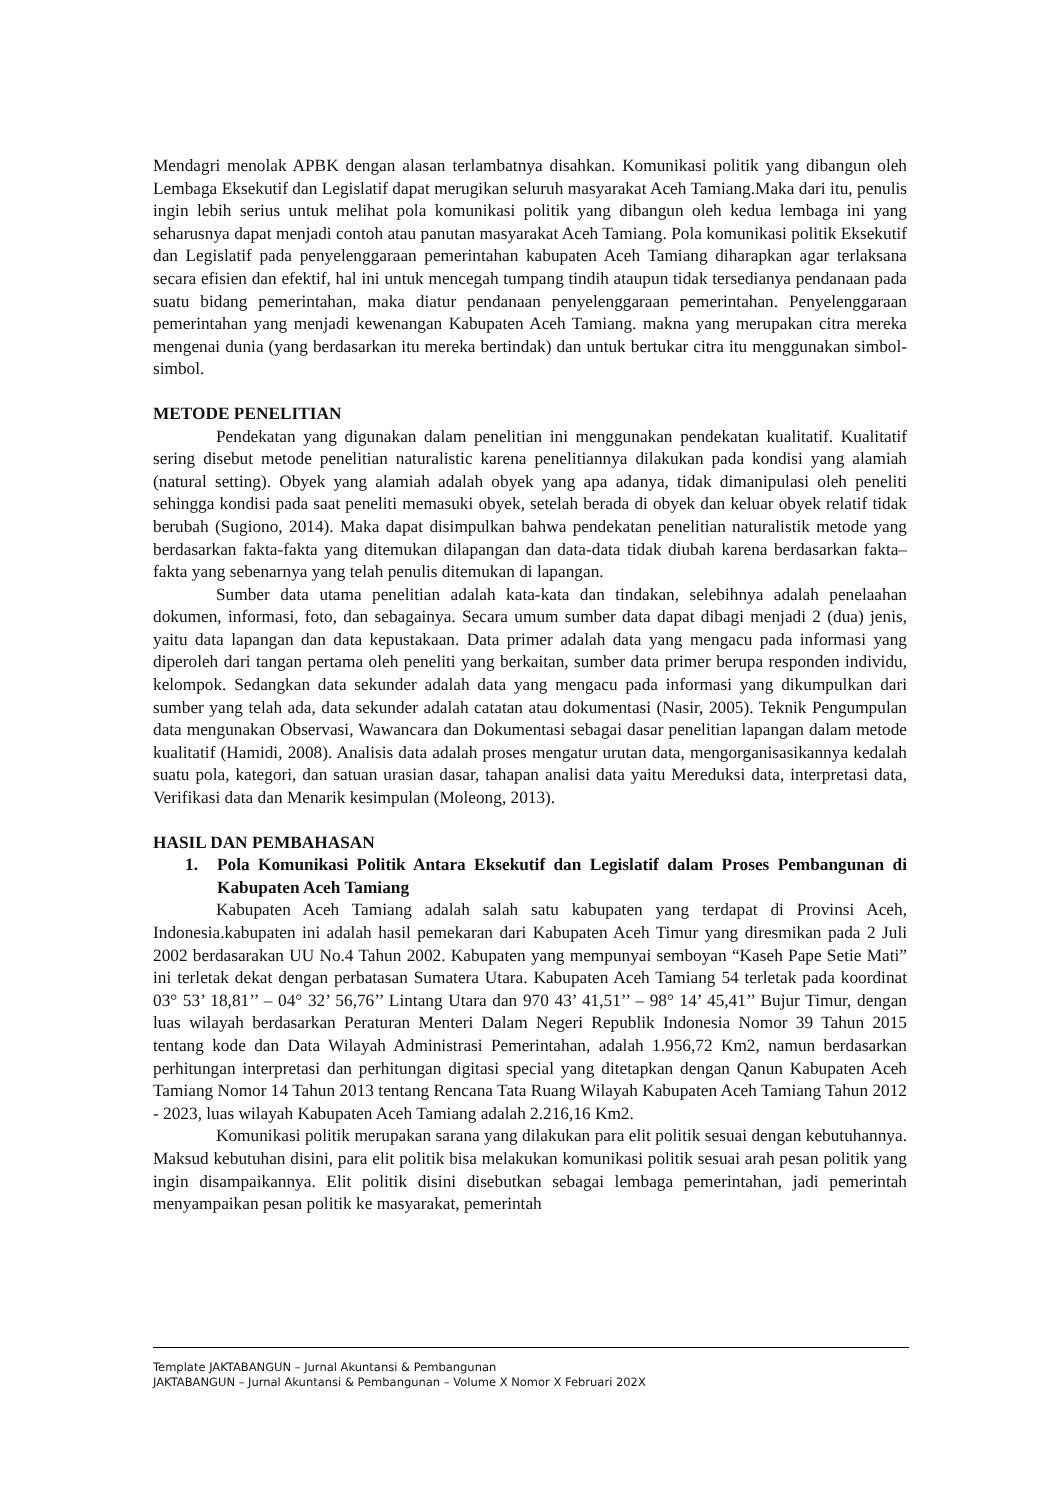Mendagri menolak APBK dengan alasan terlambatnya disahkan. Komunikasi politik yang dibangun oleh Lembaga Eksekutif dan Legislatif dapat merugikan seluruh masyarakat Aceh Tamiang.Maka dari itu, penulis ingin lebih serius untuk melihat pola komunikasi politik yang dibangun oleh kedua lembaga ini yang seharusnya dapat menjadi contoh atau panutan masyarakat Aceh Tamiang. Pola komunikasi politik Eksekutif dan Legislatif pada penyelenggaraan pemerintahan kabupaten Aceh Tamiang diharapkan agar terlaksana secara efisien dan efektif, hal ini untuk mencegah tumpang tindih ataupun tidak tersedianya pendanaan pada suatu bidang pemerintahan, maka diatur pendanaan penyelenggaraan pemerintahan. Penyelenggaraan pemerintahan yang menjadi kewenangan Kabupaten Aceh Tamiang. makna yang merupakan citra mereka mengenai dunia (yang berdasarkan itu mereka bertindak) dan untuk bertukar citra itu menggunakan simbol-simbol.
METODE PENELITIAN
Pendekatan yang digunakan dalam penelitian ini menggunakan pendekatan kualitatif. Kualitatif sering disebut metode penelitian naturalistic karena penelitiannya dilakukan pada kondisi yang alamiah (natural setting). Obyek yang alamiah adalah obyek yang apa adanya, tidak dimanipulasi oleh peneliti sehingga kondisi pada saat peneliti memasuki obyek, setelah berada di obyek dan keluar obyek relatif tidak berubah (Sugiono, 2014). Maka dapat disimpulkan bahwa pendekatan penelitian naturalistik metode yang berdasarkan fakta-fakta yang ditemukan dilapangan dan data-data tidak diubah karena berdasarkan fakta–fakta yang sebenarnya yang telah penulis ditemukan di lapangan.
Sumber data utama penelitian adalah kata-kata dan tindakan, selebihnya adalah penelaahan dokumen, informasi, foto, dan sebagainya. Secara umum sumber data dapat dibagi menjadi 2 (dua) jenis, yaitu data lapangan dan data kepustakaan. Data primer adalah data yang mengacu pada informasi yang diperoleh dari tangan pertama oleh peneliti yang berkaitan, sumber data primer berupa responden individu, kelompok. Sedangkan data sekunder adalah data yang mengacu pada informasi yang dikumpulkan dari sumber yang telah ada, data sekunder adalah catatan atau dokumentasi (Nasir, 2005). Teknik Pengumpulan data mengunakan Observasi, Wawancara dan Dokumentasi sebagai dasar penelitian lapangan dalam metode kualitatif (Hamidi, 2008). Analisis data adalah proses mengatur urutan data, mengorganisasikannya kedalah suatu pola, kategori, dan satuan urasian dasar, tahapan analisi data yaitu Mereduksi data, interpretasi data, Verifikasi data dan Menarik kesimpulan (Moleong, 2013).
HASIL DAN PEMBAHASAN
1. Pola Komunikasi Politik Antara Eksekutif dan Legislatif dalam Proses Pembangunan di Kabupaten Aceh Tamiang
Kabupaten Aceh Tamiang adalah salah satu kabupaten yang terdapat di Provinsi Aceh, Indonesia.kabupaten ini adalah hasil pemekaran dari Kabupaten Aceh Timur yang diresmikan pada 2 Juli 2002 berdasarakan UU No.4 Tahun 2002. Kabupaten yang mempunyai semboyan “Kaseh Pape Setie Mati” ini terletak dekat dengan perbatasan Sumatera Utara. Kabupaten Aceh Tamiang 54 terletak pada koordinat 03° 53’ 18,81’’ – 04° 32’ 56,76’’ Lintang Utara dan 970 43’ 41,51’’ – 98° 14’ 45,41’’ Bujur Timur, dengan luas wilayah berdasarkan Peraturan Menteri Dalam Negeri Republik Indonesia Nomor 39 Tahun 2015 tentang kode dan Data Wilayah Administrasi Pemerintahan, adalah 1.956,72 Km2, namun berdasarkan perhitungan interpretasi dan perhitungan digitasi special yang ditetapkan dengan Qanun Kabupaten Aceh Tamiang Nomor 14 Tahun 2013 tentang Rencana Tata Ruang Wilayah Kabupaten Aceh Tamiang Tahun 2012 - 2023, luas wilayah Kabupaten Aceh Tamiang adalah 2.216,16 Km2.
Komunikasi politik merupakan sarana yang dilakukan para elit politik sesuai dengan kebutuhannya. Maksud kebutuhan disini, para elit politik bisa melakukan komunikasi politik sesuai arah pesan politik yang ingin disampaikannya. Elit politik disini disebutkan sebagai lembaga pemerintahan, jadi pemerintah menyampaikan pesan politik ke masyarakat, pemerintah
Template JAKTABANGUN – Jurnal Akuntansi & Pembangunan
JAKTABANGUN – Jurnal Akuntansi & Pembangunan – Volume X Nomor X Februari 202X